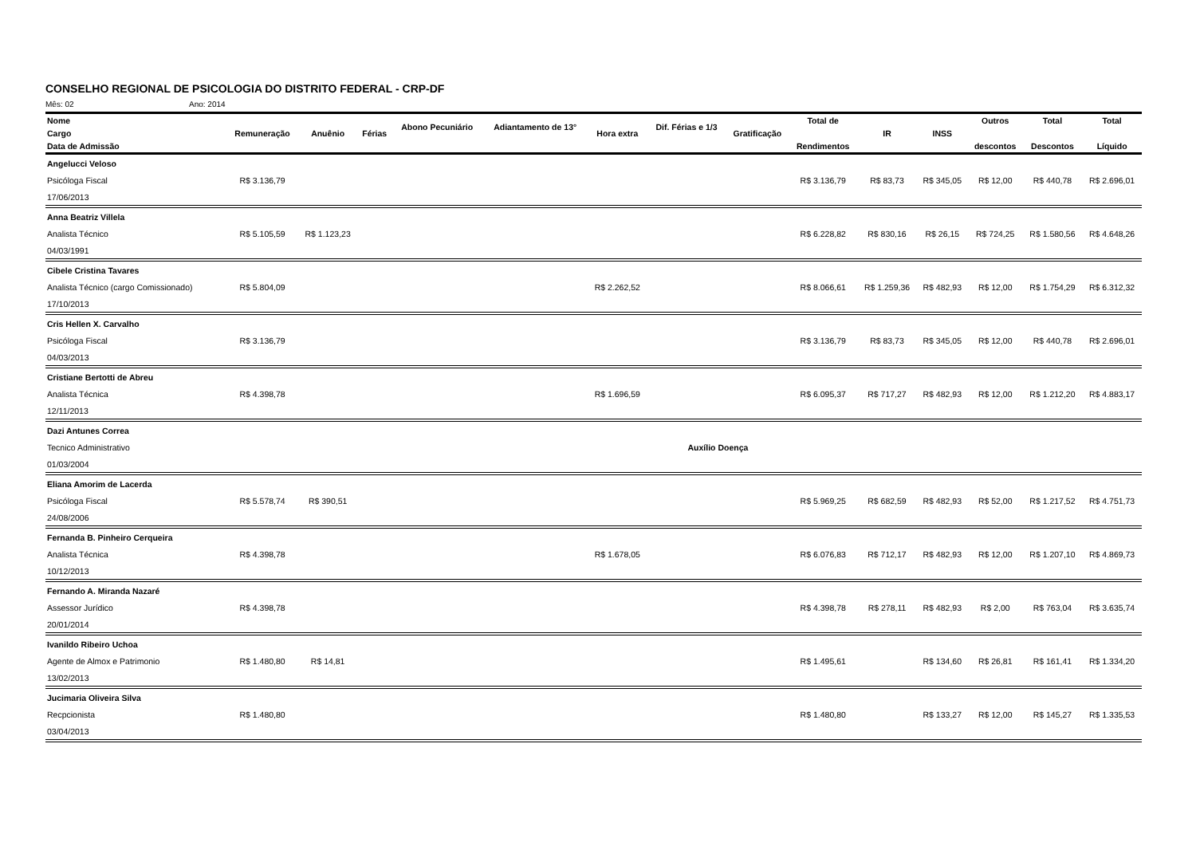CONSELHO REGIONAL DE PSICOLOGIA DO DISTRITO FEDERAL - CRP-DF
Mês: 02 Ano: 2014
| Nome | | | | Abono Pecuniário | Adiantamento de 13° | | Dif. Férias e 1/3 | | Total de | | | Outros | Total | Total |
| --- | --- | --- | --- | --- | --- | --- | --- | --- | --- | --- | --- | --- | --- | --- |
| Cargo | Remuneração | Anuênio | Férias | | | Hora extra | | Gratificação | | IR | INSS | | | |
| Data de Admissão | | | | | | | | | Rendimentos | | | descontos | Descontos | Líquido |
| Angelucci Veloso | | | | | | | | | | | | | | |
| Psicóloga Fiscal | R$ 3.136,79 | | | | | | | | R$ 3.136,79 | R$ 83,73 | R$ 345,05 | R$ 12,00 | R$ 440,78 | R$ 2.696,01 |
| 17/06/2013 | | | | | | | | | | | | | | |
| Anna Beatriz Villela | | | | | | | | | | | | | | |
| Analista Técnico | R$ 5.105,59 | R$ 1.123,23 | | | | | | | R$ 6.228,82 | R$ 830,16 | R$ 26,15 | R$ 724,25 | R$ 1.580,56 | R$ 4.648,26 |
| 04/03/1991 | | | | | | | | | | | | | | |
| Cibele Cristina Tavares | | | | | | | | | | | | | | |
| Analista Técnico (cargo Comissionado) | R$ 5.804,09 | | | | | R$ 2.262,52 | | | R$ 8.066,61 | R$ 1.259,36 | R$ 482,93 | R$ 12,00 | R$ 1.754,29 | R$ 6.312,32 |
| 17/10/2013 | | | | | | | | | | | | | | |
| Cris Hellen X. Carvalho | | | | | | | | | | | | | | |
| Psicóloga Fiscal | R$ 3.136,79 | | | | | | | | R$ 3.136,79 | R$ 83,73 | R$ 345,05 | R$ 12,00 | R$ 440,78 | R$ 2.696,01 |
| 04/03/2013 | | | | | | | | | | | | | | |
| Cristiane Bertotti de Abreu | | | | | | | | | | | | | | |
| Analista Técnica | R$ 4.398,78 | | | | | R$ 1.696,59 | | | R$ 6.095,37 | R$ 717,27 | R$ 482,93 | R$ 12,00 | R$ 1.212,20 | R$ 4.883,17 |
| 12/11/2013 | | | | | | | | | | | | | | |
| Dazi Antunes Correa | | | | | | | | | | | | | | |
| Tecnico Administrativo | | | | | | | Auxílio Doença | | | | | | | |
| 01/03/2004 | | | | | | | | | | | | | | |
| Eliana Amorim de Lacerda | | | | | | | | | | | | | | |
| Psicóloga Fiscal | R$ 5.578,74 | R$ 390,51 | | | | | | | R$ 5.969,25 | R$ 682,59 | R$ 482,93 | R$ 52,00 | R$ 1.217,52 | R$ 4.751,73 |
| 24/08/2006 | | | | | | | | | | | | | | |
| Fernanda B. Pinheiro Cerqueira | | | | | | | | | | | | | | |
| Analista Técnica | R$ 4.398,78 | | | | | R$ 1.678,05 | | | R$ 6.076,83 | R$ 712,17 | R$ 482,93 | R$ 12,00 | R$ 1.207,10 | R$ 4.869,73 |
| 10/12/2013 | | | | | | | | | | | | | | |
| Fernando A. Miranda Nazaré | | | | | | | | | | | | | | |
| Assessor Jurídico | R$ 4.398,78 | | | | | | | | R$ 4.398,78 | R$ 278,11 | R$ 482,93 | R$ 2,00 | R$ 763,04 | R$ 3.635,74 |
| 20/01/2014 | | | | | | | | | | | | | | |
| Ivanildo Ribeiro Uchoa | | | | | | | | | | | | | | |
| Agente de Almox e Patrimonio | R$ 1.480,80 | R$ 14,81 | | | | | | | R$ 1.495,61 | | R$ 134,60 | R$ 26,81 | R$ 161,41 | R$ 1.334,20 |
| 13/02/2013 | | | | | | | | | | | | | | |
| Jucimaria Oliveira Silva | | | | | | | | | | | | | | |
| Recpcionista | R$ 1.480,80 | | | | | | | | R$ 1.480,80 | | R$ 133,27 | R$ 12,00 | R$ 145,27 | R$ 1.335,53 |
| 03/04/2013 | | | | | | | | | | | | | | |